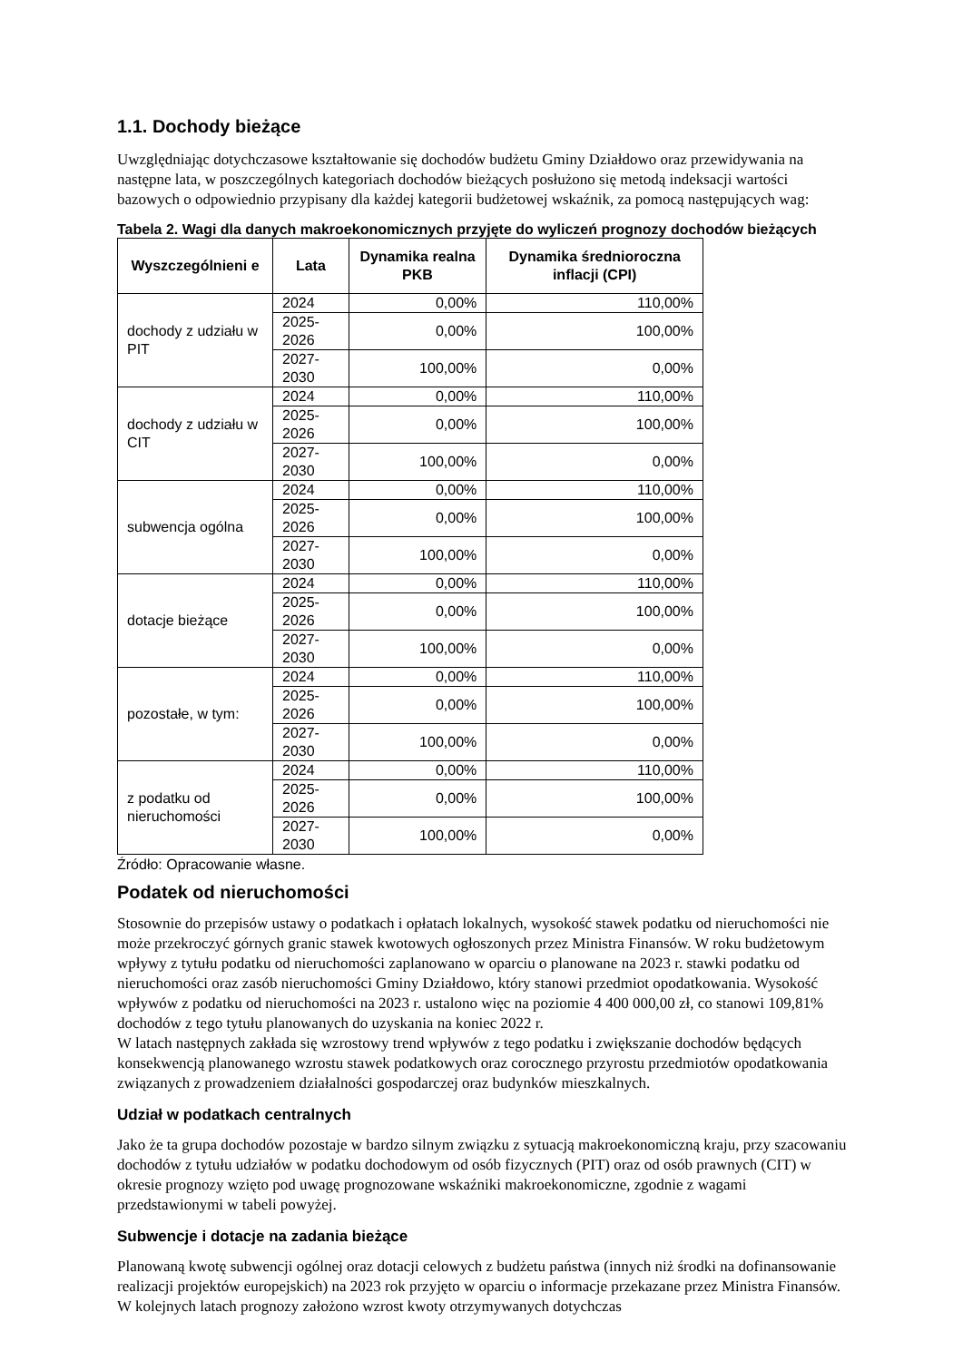1.1. Dochody bieżące
Uwzględniając dotychczasowe kształtowanie się dochodów budżetu Gminy Działdowo oraz przewidywania na następne lata, w poszczególnych kategoriach dochodów bieżących posłużono się metodą indeksacji wartości bazowych o odpowiednio przypisany dla każdej kategorii budżetowej wskaźnik, za pomocą następujących wag:
Tabela 2. Wagi dla danych makroekonomicznych przyjęte do wyliczeń prognozy dochodów bieżących
| Wyszczególnieni e | Lata | Dynamika realna PKB | Dynamika średnioroczna inflacji (CPI) |
| --- | --- | --- | --- |
| dochody z udziału w PIT | 2024 | 0,00% | 110,00% |
| | 2025-2026 | 0,00% | 100,00% |
| | 2027-2030 | 100,00% | 0,00% |
| dochody z udziału w CIT | 2024 | 0,00% | 110,00% |
| | 2025-2026 | 0,00% | 100,00% |
| | 2027-2030 | 100,00% | 0,00% |
| subwencja ogólna | 2024 | 0,00% | 110,00% |
| | 2025-2026 | 0,00% | 100,00% |
| | 2027-2030 | 100,00% | 0,00% |
| dotacje bieżące | 2024 | 0,00% | 110,00% |
| | 2025-2026 | 0,00% | 100,00% |
| | 2027-2030 | 100,00% | 0,00% |
| pozostałe, w tym: | 2024 | 0,00% | 110,00% |
| | 2025-2026 | 0,00% | 100,00% |
| | 2027-2030 | 100,00% | 0,00% |
| z podatku od nieruchomości | 2024 | 0,00% | 110,00% |
| | 2025-2026 | 0,00% | 100,00% |
| | 2027-2030 | 100,00% | 0,00% |
Źródło: Opracowanie własne.
Podatek od nieruchomości
Stosownie do przepisów ustawy o podatkach i opłatach lokalnych, wysokość stawek podatku od nieruchomości nie może przekroczyć górnych granic stawek kwotowych ogłoszonych przez Ministra Finansów. W roku budżetowym wpływy z tytułu podatku od nieruchomości zaplanowano w oparciu o planowane na 2023 r. stawki podatku od nieruchomości oraz zasób nieruchomości Gminy Działdowo, który stanowi przedmiot opodatkowania. Wysokość wpływów z podatku od nieruchomości na 2023 r. ustalono więc na poziomie 4 400 000,00 zł, co stanowi 109,81% dochodów z tego tytułu planowanych do uzyskania na koniec 2022 r.
W latach następnych zakłada się wzrostowy trend wpływów z tego podatku i zwiększanie dochodów będących konsekwencją planowanego wzrostu stawek podatkowych oraz corocznego przyrostu przedmiotów opodatkowania związanych z prowadzeniem działalności gospodarczej oraz budynków mieszkalnych.
Udział w podatkach centralnych
Jako że ta grupa dochodów pozostaje w bardzo silnym związku z sytuacją makroekonomiczną kraju, przy szacowaniu dochodów z tytułu udziałów w podatku dochodowym od osób fizycznych (PIT) oraz od osób prawnych (CIT) w okresie prognozy wzięto pod uwagę prognozowane wskaźniki makroekonomiczne, zgodnie z wagami przedstawionymi w tabeli powyżej.
Subwencje i dotacje na zadania bieżące
Planowaną kwotę subwencji ogólnej oraz dotacji celowych z budżetu państwa (innych niż środki na dofinansowanie realizacji projektów europejskich) na 2023 rok przyjęto w oparciu o informacje przekazane przez Ministra Finansów. W kolejnych latach prognozy założono wzrost kwoty otrzymywanych dotychczas